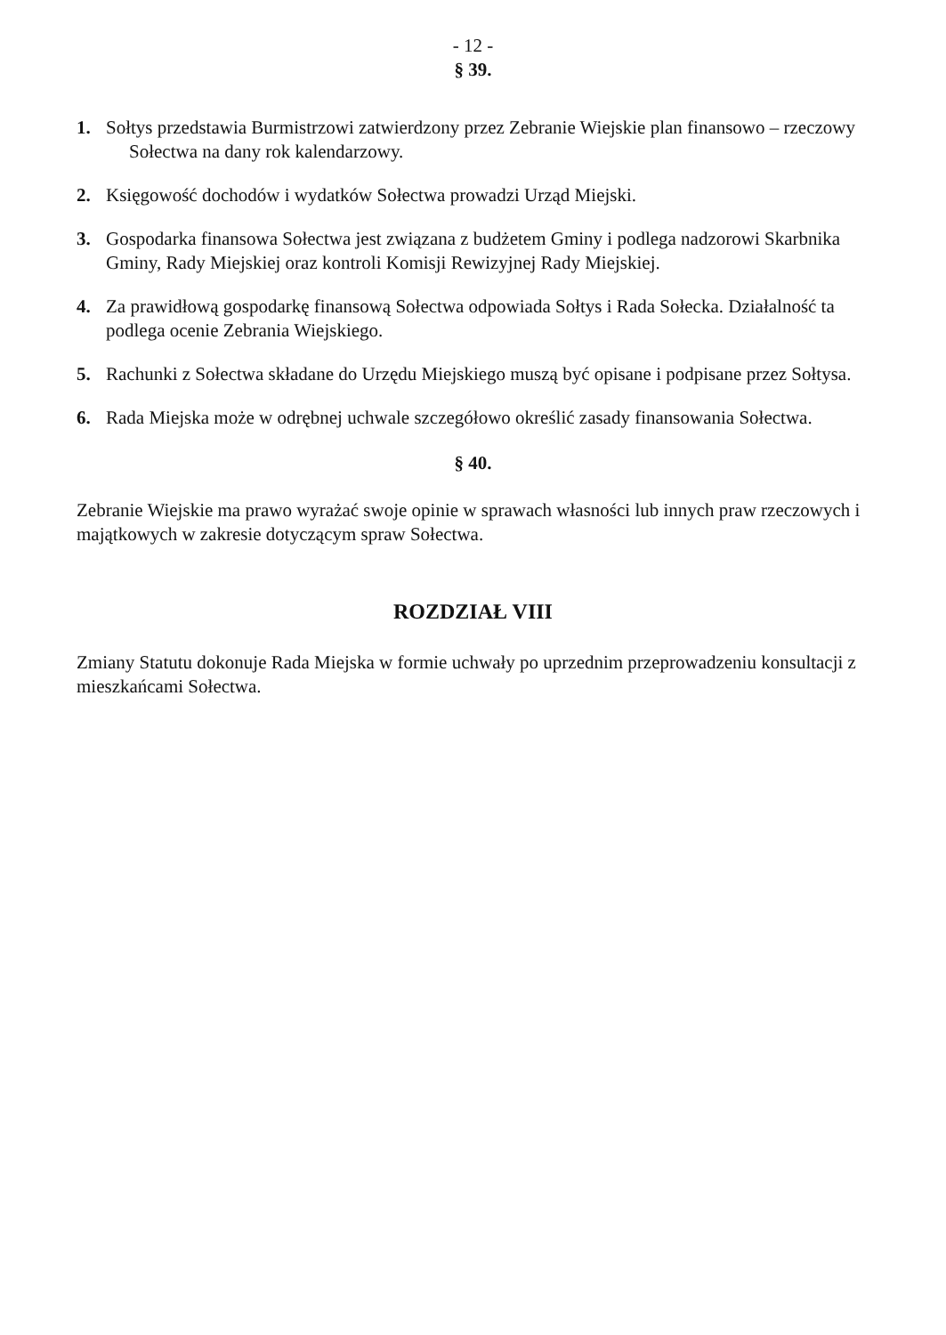- 12 -
§ 39.
1. Sołtys przedstawia Burmistrzowi zatwierdzony przez Zebranie Wiejskie plan finansowo – rzeczowy
Sołectwa na dany rok kalendarzowy.
2. Księgowość dochodów i wydatków Sołectwa prowadzi Urząd Miejski.
3. Gospodarka finansowa Sołectwa jest związana z budżetem Gminy i podlega nadzorowi Skarbnika Gminy, Rady Miejskiej oraz kontroli Komisji Rewizyjnej Rady Miejskiej.
4. Za prawidłową gospodarkę finansową Sołectwa odpowiada Sołtys i Rada Sołecka. Działalność ta podlega ocenie Zebrania Wiejskiego.
5. Rachunki z Sołectwa składane do Urzędu Miejskiego muszą być opisane i podpisane przez Sołtysa.
6. Rada Miejska może w odrębnej uchwale szczegółowo określić zasady finansowania Sołectwa.
§ 40.
Zebranie Wiejskie ma prawo wyrażać swoje opinie w sprawach własności lub innych praw rzeczowych i majątkowych w zakresie dotyczącym spraw Sołectwa.
ROZDZIAŁ VIII
Zmiany Statutu dokonuje Rada Miejska w formie uchwały po uprzednim przeprowadzeniu konsultacji z mieszkańcami Sołectwa.